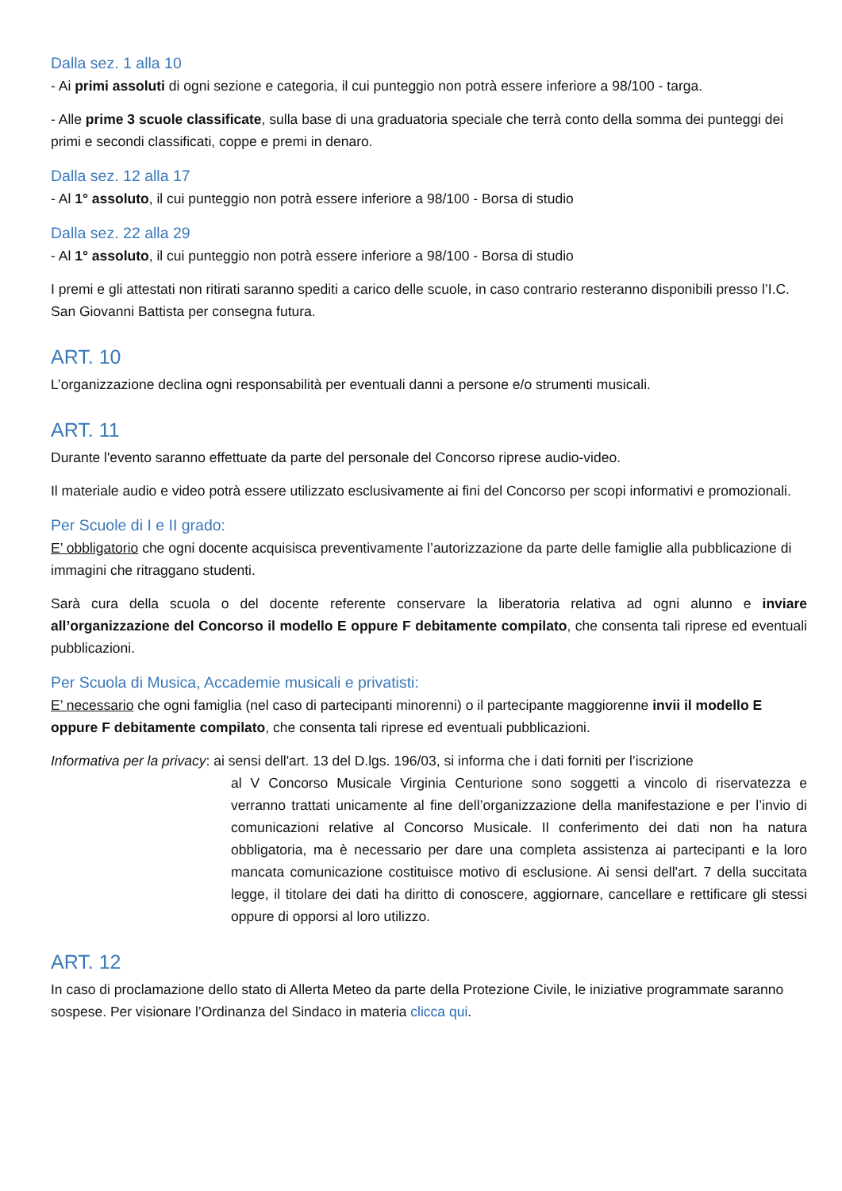Dalla sez. 1 alla 10
- Ai primi assoluti di ogni sezione e categoria, il cui punteggio non potrà essere inferiore a 98/100 - targa.
- Alle prime 3 scuole classificate, sulla base di una graduatoria speciale che terrà conto della somma dei punteggi dei primi e secondi classificati, coppe e premi in denaro.
Dalla sez. 12 alla 17
- Al 1° assoluto, il cui punteggio non potrà essere inferiore a 98/100 - Borsa di studio
Dalla sez. 22 alla 29
- Al 1° assoluto, il cui punteggio non potrà essere inferiore a 98/100 - Borsa di studio
I premi e gli attestati non ritirati saranno spediti a carico delle scuole, in caso contrario resteranno disponibili presso l’I.C. San Giovanni Battista per consegna futura.
ART. 10
L’organizzazione declina ogni responsabilità per eventuali danni a persone e/o strumenti musicali.
ART. 11
Durante l'evento saranno effettuate da parte del personale del Concorso riprese audio-video.
Il materiale audio e video potrà essere utilizzato esclusivamente ai fini del Concorso per scopi informativi e promozionali.
Per Scuole di I e II grado:
E’ obbligatorio che ogni docente acquisisca preventivamente l’autorizzazione da parte delle famiglie alla pubblicazione di immagini che ritraggano studenti.
Sarà cura della scuola o del docente referente conservare la liberatoria relativa ad ogni alunno e inviare all’organizzazione del Concorso il modello E oppure F debitamente compilato, che consenta tali riprese ed eventuali pubblicazioni.
Per Scuola di Musica, Accademie musicali e privatisti:
E’ necessario che ogni famiglia (nel caso di partecipanti minorenni) o il partecipante maggiorenne invii il modello E oppure F debitamente compilato, che consenta tali riprese ed eventuali pubblicazioni.
Informativa per la privacy: ai sensi dell'art. 13 del D.lgs. 196/03, si informa che i dati forniti per l’iscrizione
al V Concorso Musicale Virginia Centurione sono soggetti a vincolo di riservatezza e verranno trattati unicamente al fine dell’organizzazione della manifestazione e per l’invio di comunicazioni relative al Concorso Musicale. Il conferimento dei dati non ha natura obbligatoria, ma è necessario per dare una completa assistenza ai partecipanti e la loro mancata comunicazione costituisce motivo di esclusione. Ai sensi dell'art. 7 della succitata legge, il titolare dei dati ha diritto di conoscere, aggiornare, cancellare e rettificare gli stessi oppure di opporsi al loro utilizzo.
ART. 12
In caso di proclamazione dello stato di Allerta Meteo da parte della Protezione Civile, le iniziative programmate saranno sospese. Per visionare l’Ordinanza del Sindaco in materia clicca qui.